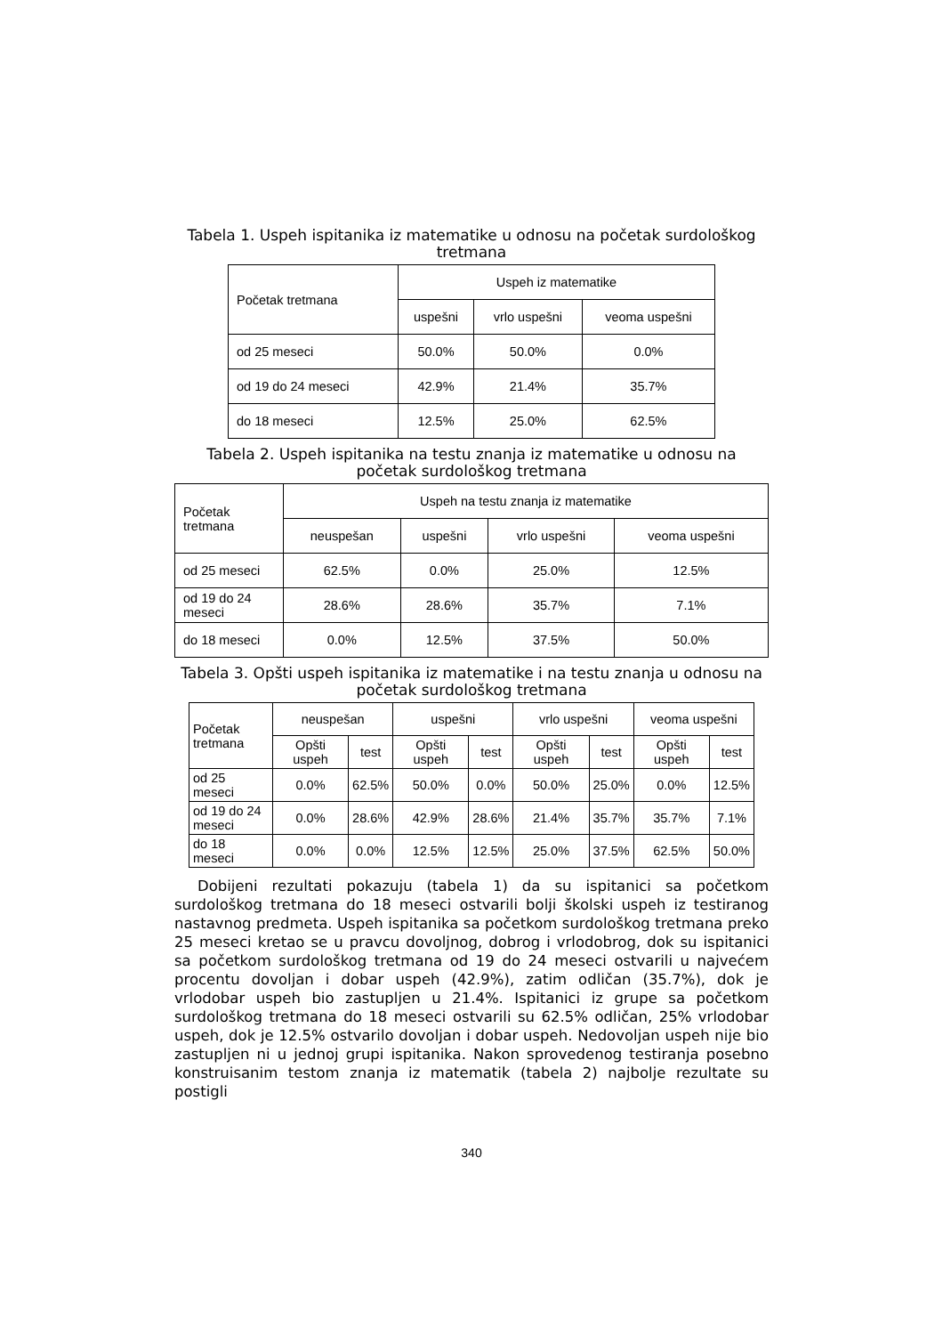Tabela 1. Uspeh ispitanika iz matematike u odnosu na početak surdološkog tretmana
| Početak tretmana | Uspeh iz matematike | | |
| --- | --- | --- | --- |
| | uspešni | vrlo uspešni | veoma uspešni |
| od 25 meseci | 50.0% | 50.0% | 0.0% |
| od 19 do 24 meseci | 42.9% | 21.4% | 35.7% |
| do 18 meseci | 12.5% | 25.0% | 62.5% |
Tabela 2. Uspeh ispitanika na testu znanja iz matematike u odnosu na početak surdološkog tretmana
| Početak tretmana | Uspeh na testu znanja iz matematike | | | |
| --- | --- | --- | --- | --- |
| | neuspešan | uspešni | vrlo uspešni | veoma uspešni |
| od 25 meseci | 62.5% | 0.0% | 25.0% | 12.5% |
| od 19 do 24 meseci | 28.6% | 28.6% | 35.7% | 7.1% |
| do 18 meseci | 0.0% | 12.5% | 37.5% | 50.0% |
Tabela 3. Opšti uspeh ispitanika iz matematike i na testu znanja u odnosu na početak surdološkog tretmana
| Početak tretmana | neuspešan | | uspešni | | vrlo uspešni | | veoma uspešni | |
| --- | --- | --- | --- | --- | --- | --- | --- | --- |
| | Opšti uspeh | test | Opšti uspeh | test | Opšti uspeh | test | Opšti uspeh | test |
| od 25 meseci | 0.0% | 62.5% | 50.0% | 0.0% | 50.0% | 25.0% | 0.0% | 12.5% |
| od 19 do 24 meseci | 0.0% | 28.6% | 42.9% | 28.6% | 21.4% | 35.7% | 35.7% | 7.1% |
| do 18 meseci | 0.0% | 0.0% | 12.5% | 12.5% | 25.0% | 37.5% | 62.5% | 50.0% |
Dobijeni rezultati pokazuju (tabela 1) da su ispitanici sa početkom surdološkog tretmana do 18 meseci ostvarili bolji školski uspeh iz testiranog nastavnog predmeta. Uspeh ispitanika sa početkom surdološkog tretmana preko 25 meseci kretao se u pravcu dovoljnog, dobrog i vrlodobrog, dok su ispitanici sa početkom surdološkog tretmana od 19 do 24 meseci ostvarili u najvećem procentu dovoljan i dobar uspeh (42.9%), zatim odličan (35.7%), dok je vrlodobar uspeh bio zastupljen u 21.4%. Ispitanici iz grupe sa početkom surdološkog tretmana do 18 meseci ostvarili su 62.5% odličan, 25% vrlodobar uspeh, dok je 12.5% ostvarilo dovoljan i dobar uspeh. Nedovoljan uspeh nije bio zastupljen ni u jednoj grupi ispitanika. Nakon sprovedenog testiranja posebno konstruisanim testom znanja iz matematik (tabela 2) najbolje rezultate su postigli
340